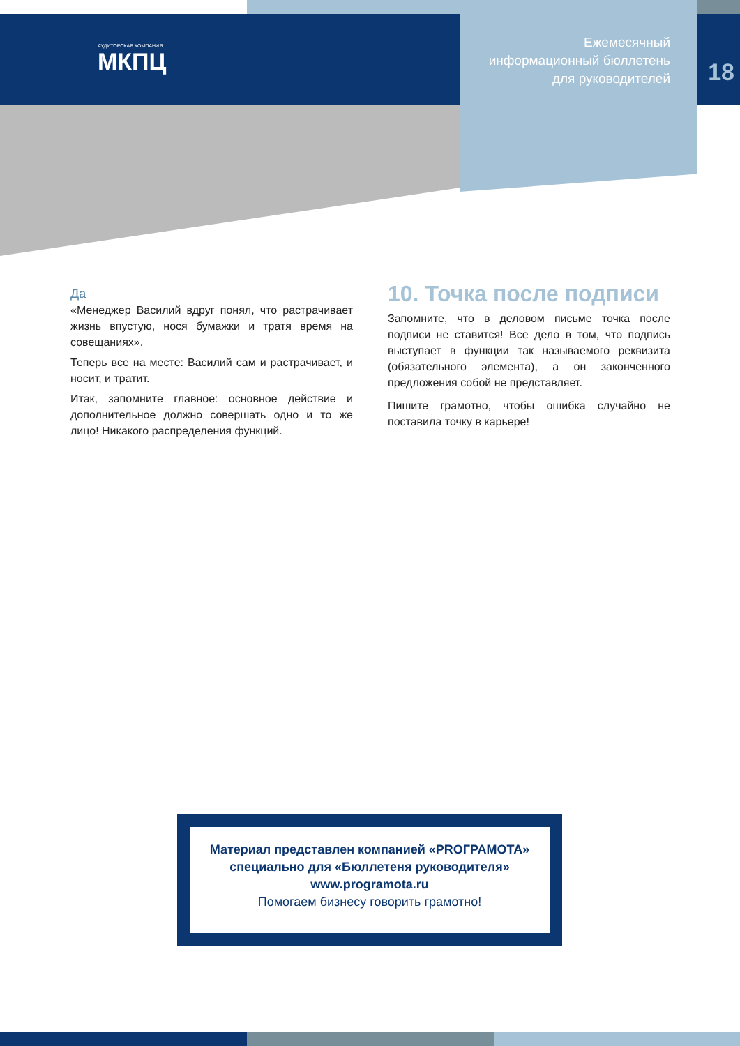АУДИТОРСКАЯ КОМПАНИЯ
МКПЦ
Ежемесячный
информационный бюллетень
для руководителей
18
Да
«Менеджер Василий вдруг понял, что растрачивает жизнь впустую, нося бумажки и тратя время на совещаниях».
Теперь все на месте: Василий сам и растрачивает, и носит, и тратит.
Итак, запомните главное: основное действие и дополнительное должно совершать одно и то же лицо! Никакого распределения функций.
10. Точка после подписи
Запомните, что в деловом письме точка после подписи не ставится! Все дело в том, что подпись выступает в функции так называемого реквизита (обязательного элемента), а он законченного предложения собой не представляет.
Пишите грамотно, чтобы ошибка случайно не поставила точку в карьере!
Материал представлен компанией «PROГРАМОТА»
специально для «Бюллетеня руководителя»
www.programota.ru
Помогаем бизнесу говорить грамотно!